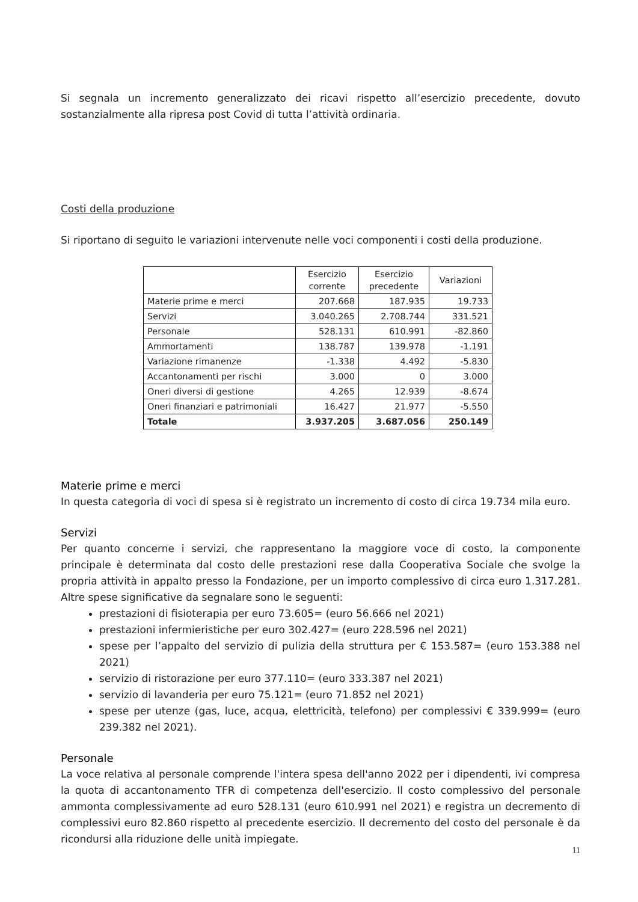Si segnala un incremento generalizzato dei ricavi rispetto all’esercizio precedente, dovuto sostanzialmente alla ripresa post Covid di tutta l’attività ordinaria.
Costi della produzione
Si riportano di seguito le variazioni intervenute nelle voci componenti i costi della produzione.
| | Esercizio corrente | Esercizio precedente | Variazioni |
| --- | --- | --- | --- |
| Materie prime e merci | 207.668 | 187.935 | 19.733 |
| Servizi | 3.040.265 | 2.708.744 | 331.521 |
| Personale | 528.131 | 610.991 | -82.860 |
| Ammortamenti | 138.787 | 139.978 | -1.191 |
| Variazione rimanenze | -1.338 | 4.492 | -5.830 |
| Accantonamenti per rischi | 3.000 | 0 | 3.000 |
| Oneri diversi di gestione | 4.265 | 12.939 | -8.674 |
| Oneri finanziari e patrimoniali | 16.427 | 21.977 | -5.550 |
| Totale | 3.937.205 | 3.687.056 | 250.149 |
Materie prime e merci
In questa categoria di voci di spesa si è registrato un incremento di costo di circa 19.734 mila euro.
Servizi
Per quanto concerne i servizi, che rappresentano la maggiore voce di costo, la componente principale è determinata dal costo delle prestazioni rese dalla Cooperativa Sociale che svolge la propria attività in appalto presso la Fondazione, per un importo complessivo di circa euro 1.317.281. Altre spese significative da segnalare sono le seguenti:
prestazioni di fisioterapia per euro 73.605= (euro 56.666 nel 2021)
prestazioni infermieristiche per euro 302.427= (euro 228.596 nel 2021)
spese per l’appalto del servizio di pulizia della struttura per € 153.587= (euro 153.388 nel 2021)
servizio di ristorazione per euro 377.110= (euro 333.387 nel 2021)
servizio di lavanderia per euro 75.121= (euro 71.852 nel 2021)
spese per utenze (gas, luce, acqua, elettricità, telefono) per complessivi € 339.999= (euro 239.382 nel 2021).
Personale
La voce relativa al personale comprende l'intera spesa dell'anno 2022 per i dipendenti, ivi compresa la quota di accantonamento TFR di competenza dell'esercizio. Il costo complessivo del personale ammonta complessivamente ad euro 528.131 (euro 610.991 nel 2021) e registra un decremento di complessivi euro 82.860 rispetto al precedente esercizio. Il decremento del costo del personale è da ricondursi alla riduzione delle unità impiegate.
11